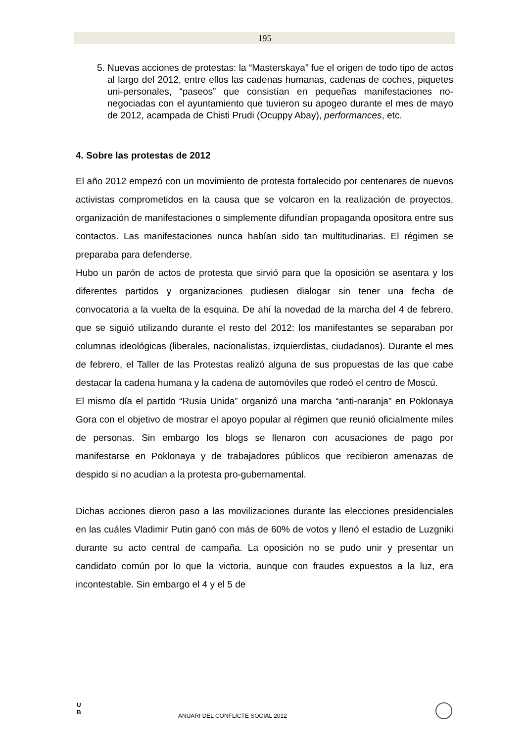195
5. Nuevas acciones de protestas: la “Masterskaya” fue el origen de todo tipo de actos al largo del 2012, entre ellos las cadenas humanas, cadenas de coches, piquetes uni-personales, “paseos” que consistían en pequeñas manifestaciones no-negociadas con el ayuntamiento que tuvieron su apogeo durante el mes de mayo de 2012, acampada de Chisti Prudi (Ocuppy Abay), performances, etc.
4. Sobre las protestas de 2012
El año 2012 empezó con un movimiento de protesta fortalecido por centenares de nuevos activistas comprometidos en la causa que se volcaron en la realización de proyectos, organización de manifestaciones o simplemente difundían propaganda opositora entre sus contactos. Las manifestaciones nunca habían sido tan multitudinarias. El régimen se preparaba para defenderse.
Hubo un parón de actos de protesta que sirvió para que la oposición se asentara y los diferentes partidos y organizaciones pudiesen dialogar sin tener una fecha de convocatoria a la vuelta de la esquina. De ahí la novedad de la marcha del 4 de febrero, que se siguió utilizando durante el resto del 2012: los manifestantes se separaban por columnas ideológicas (liberales, nacionalistas, izquierdistas, ciudadanos). Durante el mes de febrero, el Taller de las Protestas realizó alguna de sus propuestas de las que cabe destacar la cadena humana y la cadena de automóviles que rodeó el centro de Moscú.
El mismo día el partido “Rusia Unida” organizó una marcha “anti-naranja” en Poklonaya Gora con el objetivo de mostrar el apoyo popular al régimen que reunió oficialmente miles de personas. Sin embargo los blogs se llenaron con acusaciones de pago por manifestarse en Poklonaya y de trabajadores públicos que recibieron amenazas de despido si no acudían a la protesta pro-gubernamental.
Dichas acciones dieron paso a las movilizaciones durante las elecciones presidenciales en las cuáles Vladimir Putin ganó con más de 60% de votos y llenó el estadio de Luzgniki durante su acto central de campaña. La oposición no se pudo unir y presentar un candidato común por lo que la victoria, aunque con fraudes expuestos a la luz, era incontestable. Sin embargo el 4 y el 5 de
U
B
ANUARI DEL CONFLICTE SOCIAL 2012